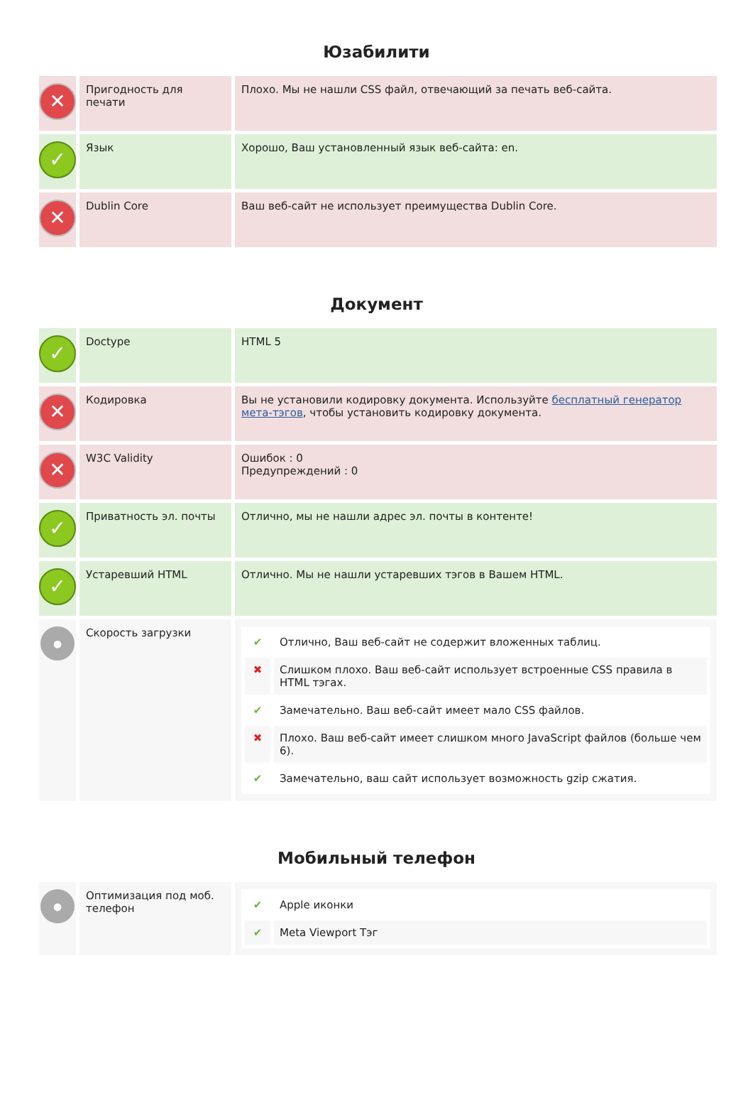Юзабилити
| ✕ | Пригодность для печати | Плохо. Мы не нашли CSS файл, отвечающий за печать веб-сайта. |
| ✓ | Язык | Хорошо, Ваш установленный язык веб-сайта: en. |
| ✕ | Dublin Core | Ваш веб-сайт не использует преимущества Dublin Core. |
Документ
| ✓ | Doctype | HTML 5 |
| ✕ | Кодировка | Вы не установили кодировку документа. Используйте бесплатный генератор мета-тэгов , чтобы установить кодировку документа. |
| ✕ | W3C Validity | Ошибок : 0 Предупреждений : 0 |
| ✓ | Приватность эл. почты | Отлично, мы не нашли адрес эл. почты в контенте! |
| ✓ | Устаревший HTML | Отлично. Мы не нашли устаревших тэгов в Вашем HTML. |
| ● | Скорость загрузки | / ✔ / Отлично, Ваш веб-сайт не содержит вложенных таблиц. / / ✖ / Слишком плохо. Ваш веб-сайт использует встроенные CSS правила в HTML тэгах. / / ✔ / Замечательно. Ваш веб-сайт имеет мало CSS файлов. / / ✖ / Плохо. Ваш веб-сайт имеет слишком много JavaScript файлов (больше чем 6). / / ✔ / Замечательно, ваш сайт использует возможность gzip сжатия. / |
Мобильный телефон
| ● | Оптимизация под моб. телефон | / ✔ / Apple иконки / / ✔ / Meta Viewport Тэг / |